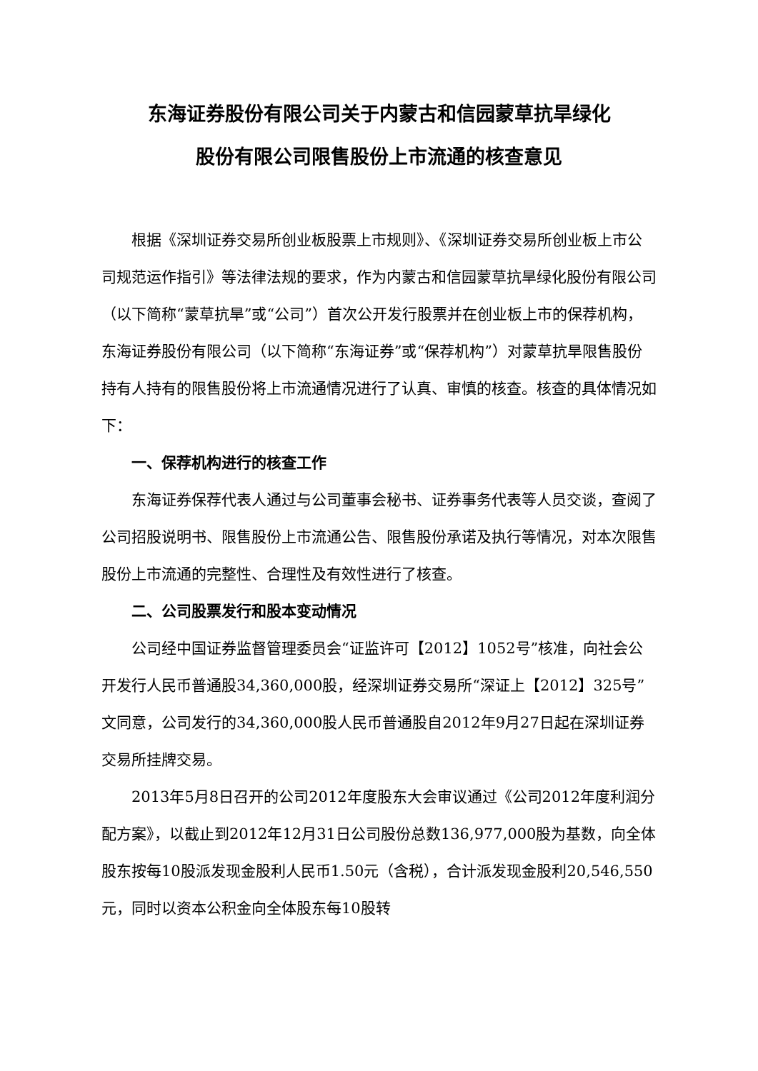东海证券股份有限公司关于内蒙古和信园蒙草抗旱绿化
股份有限公司限售股份上市流通的核查意见
根据《深圳证券交易所创业板股票上市规则》、《深圳证券交易所创业板上市公司规范运作指引》等法律法规的要求，作为内蒙古和信园蒙草抗旱绿化股份有限公司（以下简称“蒙草抗旱”或“公司”）首次公开发行股票并在创业板上市的保荐机构，东海证券股份有限公司（以下简称“东海证券”或“保荐机构”）对蒙草抗旱限售股份持有人持有的限售股份将上市流通情况进行了认真、审慎的核查。核查的具体情况如下：
一、保荐机构进行的核查工作
东海证券保荐代表人通过与公司董事会秘书、证券事务代表等人员交谈，查阅了公司招股说明书、限售股份上市流通公告、限售股份承诺及执行等情况，对本次限售股份上市流通的完整性、合理性及有效性进行了核查。
二、公司股票发行和股本变动情况
公司经中国证券监督管理委员会“证监许可【2012】1052号”核准，向社会公开发行人民币普通股34,360,000股，经深圳证券交易所“深证上【2012】325号”文同意，公司发行的34,360,000股人民币普通股自2012年9月27日起在深圳证券交易所挂牌交易。
2013年5月8日召开的公司2012年度股东大会审议通过《公司2012年度利润分配方案》，以截止到2012年12月31日公司股份总数136,977,000股为基数，向全体股东按每10股派发现金股利人民币1.50元（含税），合计派发现金股利20,546,550元，同时以资本公积金向全体股东每10股转